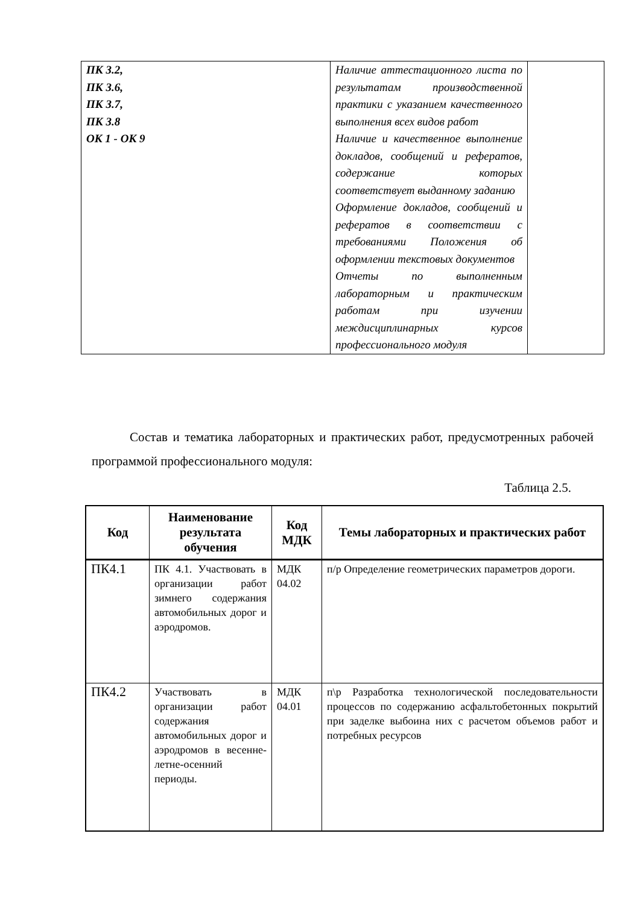| ПК 3.2, ПК 3.6, ПК 3.7, ПК 3.8 ОК 1 - ОК 9 | Наличие аттестационного листа по результатам производственной практики с указанием качественного выполнения всех видов работ Наличие и качественное выполнение докладов, сообщений и рефератов, содержание которых соответствует выданному заданию Оформление докладов, сообщений и рефератов в соответствии с требованиями Положения об оформлении текстовых документов Отчеты по выполненным лабораторным и практическим работам при изучении междисциплинарных курсов профессионального модуля | |
Состав и тематика лабораторных и практических работ, предусмотренных рабочей программой профессионального модуля:
Таблица 2.5.
| Код | Наименование результата обучения | Код МДК | Темы лабораторных и практических работ |
| --- | --- | --- | --- |
| ПК4.1 | ПК 4.1. Участвовать в организации работ зимнего содержания автомобильных дорог и аэродромов. | МДК 04.02 | п/р Определение геометрических параметров дороги. |
| ПК4.2 | Участвовать в организации работ содержания автомобильных дорог и аэродромов в весенне-летне-осенний периоды. | МДК 04.01 | п\р Разработка технологической последовательности процессов по содержанию асфальтобетонных покрытий при заделке выбоина них с расчетом объемов работ и потребных ресурсов |